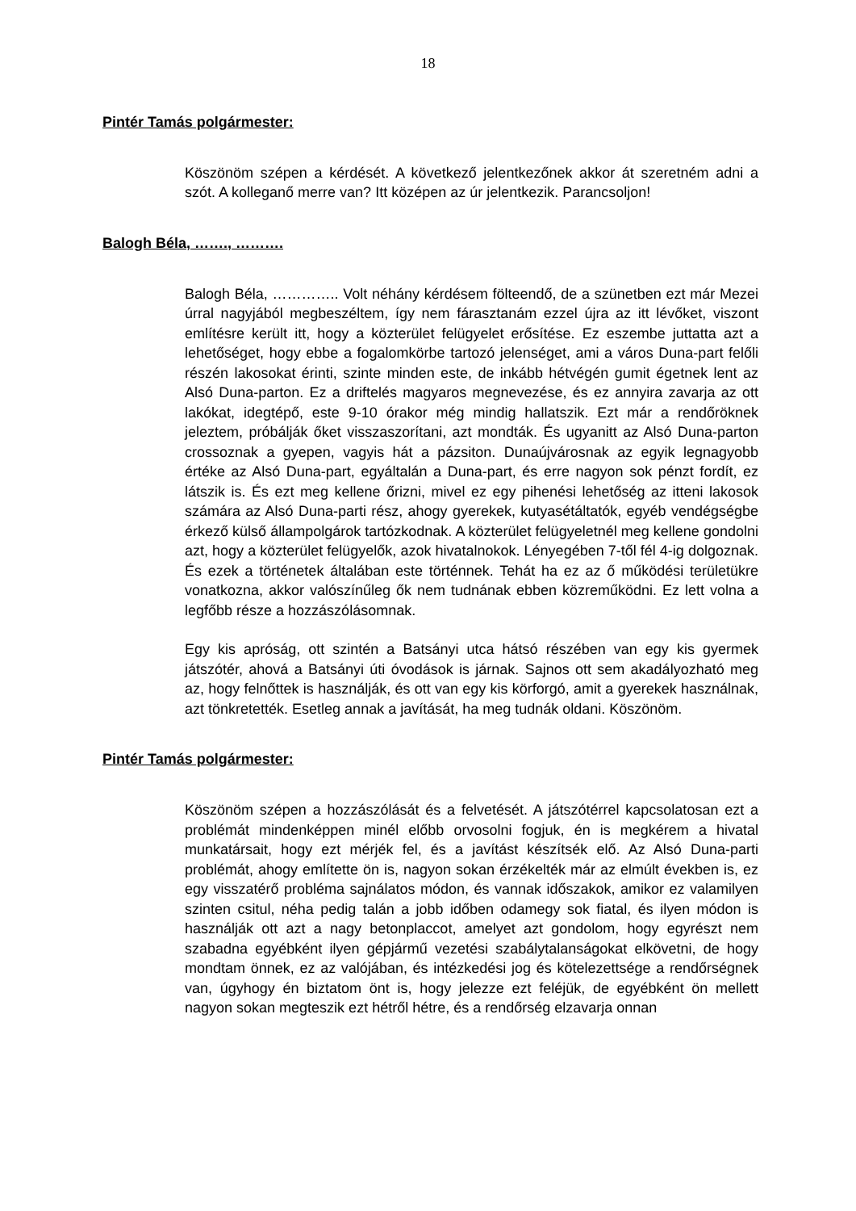18
Pintér Tamás polgármester:
Köszönöm szépen a kérdését. A következő jelentkezőnek akkor át szeretném adni a szót. A kolleganő merre van? Itt középen az úr jelentkezik. Parancsoljon!
Balogh Béla, ……., ……….
Balogh Béla, ………….. Volt néhány kérdésem fölteendő, de a szünetben ezt már Mezei úrral nagyjából megbeszéltem, így nem fárasztanám ezzel újra az itt lévőket, viszont említésre került itt, hogy a közterület felügyelet erősítése. Ez eszembe juttatta azt a lehetőséget, hogy ebbe a fogalomkörbe tartozó jelenséget, ami a város Duna-part felőli részén lakosokat érinti, szinte minden este, de inkább hétvégén gumit égetnek lent az Alsó Duna-parton. Ez a driftelés magyaros megnevezése, és ez annyira zavarja az ott lakókat, idegtépő, este 9-10 órakor még mindig hallatszik. Ezt már a rendőröknek jeleztem, próbálják őket visszaszorítani, azt mondták. És ugyanitt az Alsó Duna-parton crossoznak a gyepen, vagyis hát a pázsiton. Dunaújvárosnak az egyik legnagyobb értéke az Alsó Duna-part, egyáltalán a Duna-part, és erre nagyon sok pénzt fordít, ez látszik is. És ezt meg kellene őrizni, mivel ez egy pihenési lehetőség az itteni lakosok számára az Alsó Duna-parti rész, ahogy gyerekek, kutyasétáltatók, egyéb vendégségbe érkező külső állampolgárok tartózkodnak. A közterület felügyeletnél meg kellene gondolni azt, hogy a közterület felügyelők, azok hivatalnokok. Lényegében 7-től fél 4-ig dolgoznak. És ezek a történetek általában este történnek. Tehát ha ez az ő működési területükre vonatkozna, akkor valószínűleg ők nem tudnának ebben közreműködni. Ez lett volna a legfőbb része a hozzászólásomnak.
Egy kis apróság, ott szintén a Batsányi utca hátsó részében van egy kis gyermek játszótér, ahová a Batsányi úti óvodások is járnak. Sajnos ott sem akadályozható meg az, hogy felnőttek is használják, és ott van egy kis körforgó, amit a gyerekek használnak, azt tönkretették. Esetleg annak a javítását, ha meg tudnák oldani. Köszönöm.
Pintér Tamás polgármester:
Köszönöm szépen a hozzászólását és a felvetését. A játszótérrel kapcsolatosan ezt a problémát mindenképpen minél előbb orvosolni fogjuk, én is megkérem a hivatal munkatársait, hogy ezt mérjék fel, és a javítást készítsék elő. Az Alsó Duna-parti problémát, ahogy említette ön is, nagyon sokan érzékelték már az elmúlt években is, ez egy visszatérő probléma sajnálatos módon, és vannak időszakok, amikor ez valamilyen szinten csitul, néha pedig talán a jobb időben odamegy sok fiatal, és ilyen módon is használják ott azt a nagy betonplaccot, amelyet azt gondolom, hogy egyrészt nem szabadna egyébként ilyen gépjármű vezetési szabálytalanságokat elkövetni, de hogy mondtam önnek, ez az valójában, és intézkedési jog és kötelezettsége a rendőrségnek van, úgyhogy én biztatom önt is, hogy jelezze ezt feléjük, de egyébként ön mellett nagyon sokan megteszik ezt hétről hétre, és a rendőrség elzavarja onnan